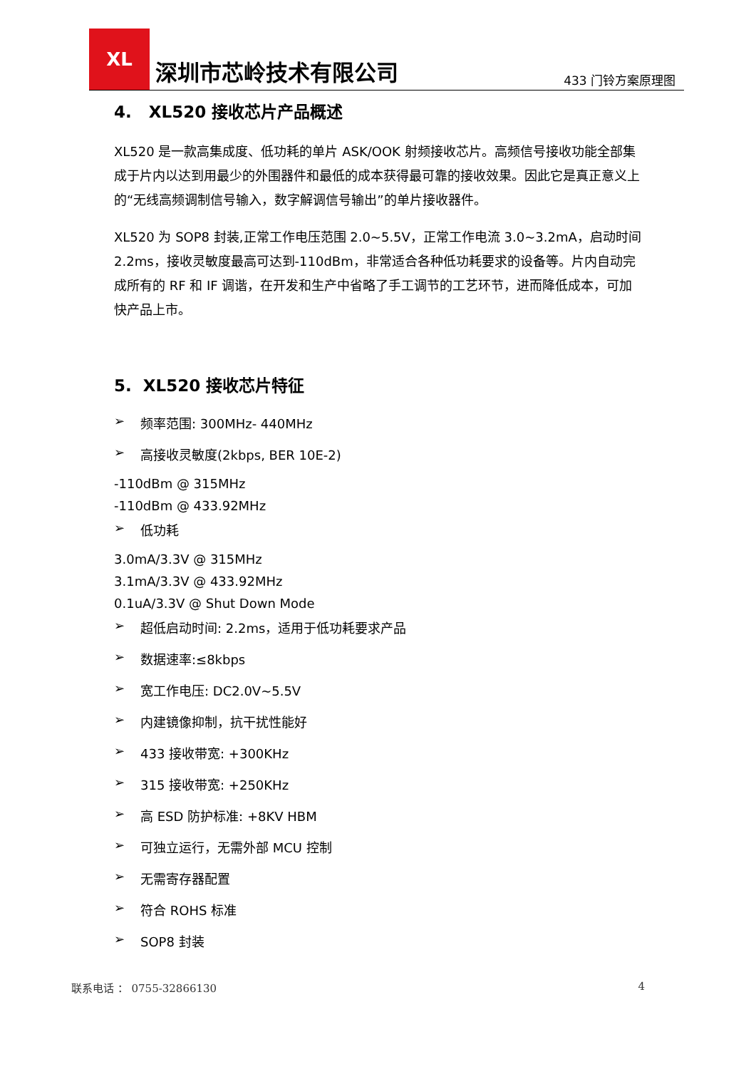XL
深圳市芯岭技术有限公司
433 门铃方案原理图
4. XL520 接收芯片产品概述
XL520 是一款高集成度、低功耗的单片 ASK/OOK 射频接收芯片。高频信号接收功能全部集成于片内以达到用最少的外围器件和最低的成本获得最可靠的接收效果。因此它是真正意义上的“无线高频调制信号输入，数字解调信号输出”的单片接收器件。
XL520 为 SOP8 封装,正常工作电压范围 2.0~5.5V，正常工作电流 3.0~3.2mA，启动时间 2.2ms，接收灵敏度最高可达到-110dBm，非常适合各种低功耗要求的设备等。片内自动完成所有的 RF 和 IF 调谐，在开发和生产中省略了手工调节的工艺环节，进而降低成本，可加快产品上市。
5. XL520 接收芯片特征
➢ 频率范围: 300MHz- 440MHz
➢ 高接收灵敏度(2kbps, BER 10E-2)
-110dBm @ 315MHz
-110dBm @ 433.92MHz
➢ 低功耗
3.0mA/3.3V @ 315MHz
3.1mA/3.3V @ 433.92MHz
0.1uA/3.3V @ Shut Down Mode
➢ 超低启动时间: 2.2ms，适用于低功耗要求产品
➢ 数据速率:≤8kbps
➢ 宽工作电压: DC2.0V~5.5V
➢ 内建镜像抑制，抗干扰性能好
➢ 433 接收带宽: +300KHz
➢ 315 接收带宽: +250KHz
➢ 高 ESD 防护标准: +8KV HBM
➢ 可独立运行，无需外部 MCU 控制
➢ 无需寄存器配置
➢ 符合 ROHS 标准
➢ SOP8 封装
联系电话 ： 0755-32866130 4